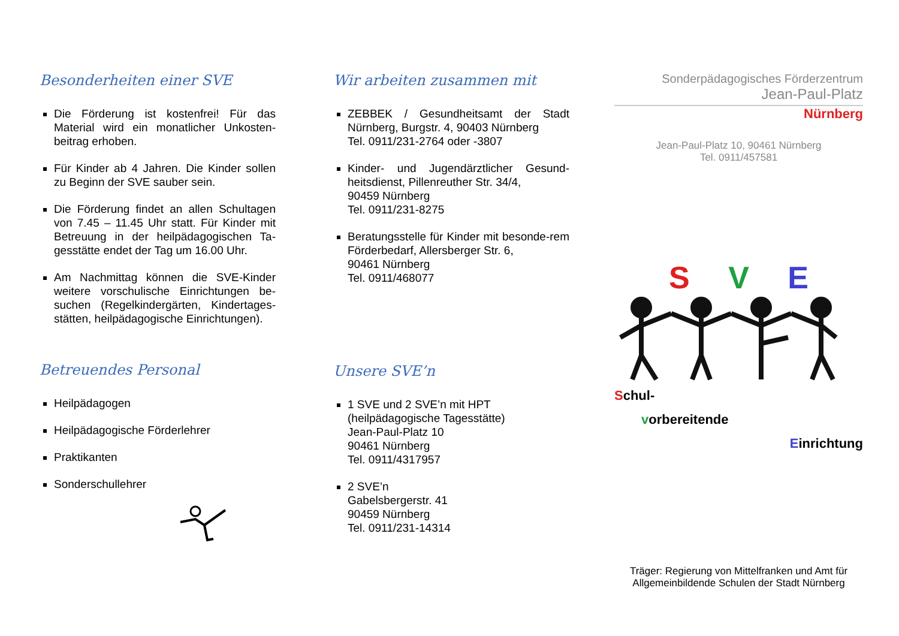Besonderheiten einer SVE
Die Förderung ist kostenfrei! Für das Material wird ein monatlicher Unkosten-beitrag erhoben.
Für Kinder ab 4 Jahren. Die Kinder sollen zu Beginn der SVE sauber sein.
Die Förderung findet an allen Schultagen von 7.45 – 11.45 Uhr statt. Für Kinder mit Betreuung in der heilpädagogischen Ta-gesstätte endet der Tag um 16.00 Uhr.
Am Nachmittag können die SVE-Kinder weitere vorschulische Einrichtungen be-suchen (Regelkindergärten, Kindertages-stätten, heilpädagogische Einrichtungen).
Betreuendes Personal
Heilpädagogen
Heilpädagogische Förderlehrer
Praktikanten
Sonderschullehrer
Wir arbeiten zusammen mit
ZEBBEK / Gesundheitsamt der Stadt Nürnberg, Burgstr. 4, 90403 Nürnberg
Tel. 0911/231-2764 oder -3807
Kinder- und Jugendärztlicher Gesund-heitsdienst, Pillenreuther Str. 34/4,
90459 Nürnberg
Tel. 0911/231-8275
Beratungsstelle für Kinder mit besonde-rem Förderbedarf, Allersberger Str. 6,
90461 Nürnberg
Tel. 0911/468077
Unsere SVE’n
1 SVE und 2 SVE’n mit HPT
(heilpädagogische Tagesstätte)
Jean-Paul-Platz 10
90461 Nürnberg
Tel. 0911/4317957
2 SVE’n
Gabelsbergerstr. 41
90459 Nürnberg
Tel. 0911/231-14314
Sonderpädagogisches Förderzentrum
Jean-Paul-Platz
Nürnberg
Jean-Paul-Platz 10, 90461 Nürnberg
Tel. 0911/457581
S V E
Schul-
vorbereitende
Einrichtung
Träger: Regierung von Mittelfranken und Amt für Allgemeinbildende Schulen der Stadt Nürnberg